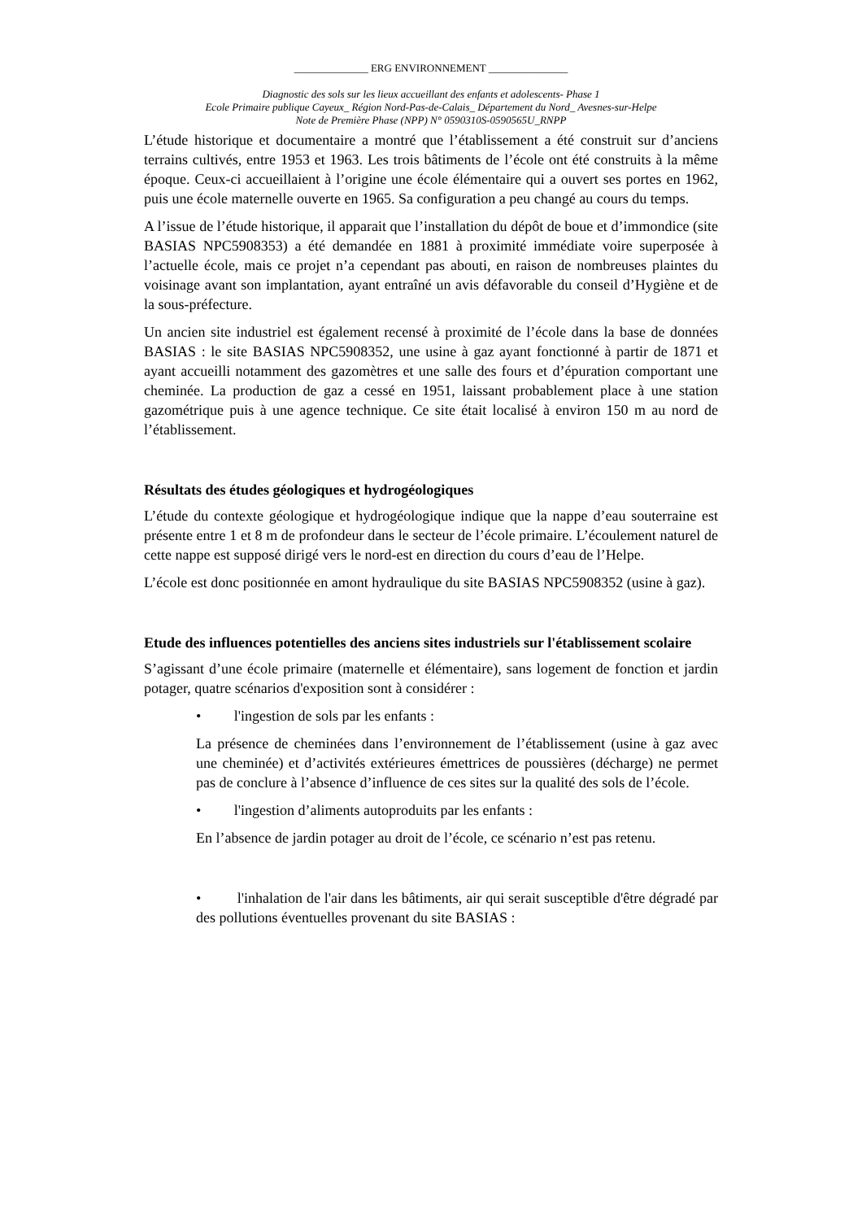______________ ERG ENVIRONNEMENT _______________
Diagnostic des sols sur les lieux accueillant des enfants et adolescents- Phase 1
Ecole Primaire publique Cayeux_ Région Nord-Pas-de-Calais_ Département du Nord_ Avesnes-sur-Helpe
Note de Première Phase (NPP) N° 0590310S-0590565U_RNPP
L’étude historique et documentaire a montré que l’établissement a été construit sur d’anciens terrains cultivés, entre 1953 et 1963. Les trois bâtiments de l’école ont été construits à la même époque. Ceux-ci accueillaient à l’origine une école élémentaire qui a ouvert ses portes en 1962, puis une école maternelle ouverte en 1965. Sa configuration a peu changé au cours du temps.
A l’issue de l’étude historique, il apparait que l’installation du dépôt de boue et d’immondice (site BASIAS NPC5908353) a été demandée en 1881 à proximité immédiate voire superposée à l’actuelle école, mais ce projet n’a cependant pas abouti, en raison de nombreuses plaintes du voisinage avant son implantation, ayant entraîné un avis défavorable du conseil d’Hygiène et de la sous-préfecture.
Un ancien site industriel est également recensé à proximité de l’école dans la base de données BASIAS : le site BASIAS NPC5908352, une usine à gaz ayant fonctionné à partir de 1871 et ayant accueilli notamment des gazomètres et une salle des fours et d’épuration comportant une cheminée. La production de gaz a cessé en 1951, laissant probablement place à une station gazométrique puis à une agence technique. Ce site était localisé à environ 150 m au nord de l’établissement.
Résultats des études géologiques et hydrogéologiques
L’étude du contexte géologique et hydrogéologique indique que la nappe d’eau souterraine est présente entre 1 et 8 m de profondeur dans le secteur de l’école primaire. L’écoulement naturel de cette nappe est supposé dirigé vers le nord-est en direction du cours d’eau de l’Helpe.
L’école est donc positionnée en amont hydraulique du site BASIAS NPC5908352 (usine à gaz).
Etude des influences potentielles des anciens sites industriels sur l'établissement scolaire
S’agissant d’une école primaire (maternelle et élémentaire), sans logement de fonction et jardin potager, quatre scénarios d'exposition sont à considérer :
• l'ingestion de sols par les enfants :
La présence de cheminées dans l’environnement de l’établissement (usine à gaz avec une cheminée) et d’activités extérieures émettrices de poussières (décharge) ne permet pas de conclure à l’absence d’influence de ces sites sur la qualité des sols de l’école.
• l'ingestion d’aliments autoproduits par les enfants :
En l’absence de jardin potager au droit de l’école, ce scénario n’est pas retenu.
• l'inhalation de l'air dans les bâtiments, air qui serait susceptible d'être dégradé par des pollutions éventuelles provenant du site BASIAS :